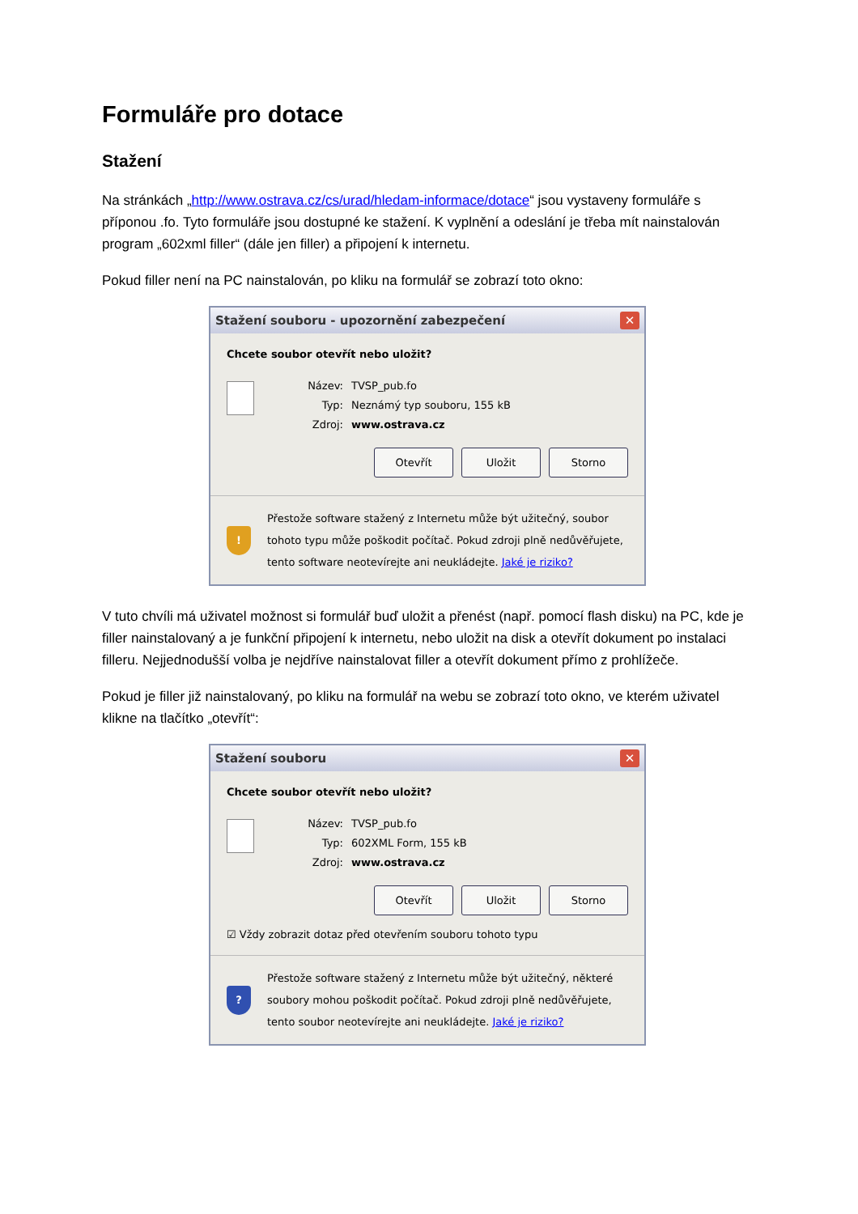Formuláře pro dotace
Stažení
Na stránkách „http://www.ostrava.cz/cs/urad/hledam-informace/dotace“ jsou vystaveny formuláře s příponou .fo. Tyto formuláře jsou dostupné ke stažení. K vyplnění a odeslání je třeba mít nainstalován program „602xml filler“ (dále jen filler) a připojení k internetu.
Pokud filler není na PC nainstalován, po kliku na formulář se zobrazí toto okno:
Stažení souboru - upozornění zabezpečení ✕
Chcete soubor otevřít nebo uložit?
Název: TVSP_pub.fo
Typ: Neznámý typ souboru, 155 kB
Zdroj: www.ostrava.cz
Otevřít Uložit Storno
!
Přestože software stažený z Internetu může být užitečný, soubor tohoto typu může poškodit počítač. Pokud zdroji plně nedůvěřujete, tento software neotevírejte ani neukládejte. Jaké je riziko?
V tuto chvíli má uživatel možnost si formulář buď uložit a přenést (např. pomocí flash disku) na PC, kde je filler nainstalovaný a je funkční připojení k internetu, nebo uložit na disk a otevřít dokument po instalaci filleru. Nejjednodušší volba je nejdříve nainstalovat filler a otevřít dokument přímo z prohlížeče.
Pokud je filler již nainstalovaný, po kliku na formulář na webu se zobrazí toto okno, ve kterém uživatel klikne na tlačítko „otevřít“:
Stažení souboru ✕
Chcete soubor otevřít nebo uložit?
Název: TVSP_pub.fo
Typ: 602XML Form, 155 kB
Zdroj: www.ostrava.cz
Otevřít Uložit Storno
☑ Vždy zobrazit dotaz před otevřením souboru tohoto typu
?
Přestože software stažený z Internetu může být užitečný, některé soubory mohou poškodit počítač. Pokud zdroji plně nedůvěřujete, tento soubor neotevírejte ani neukládejte. Jaké je riziko?